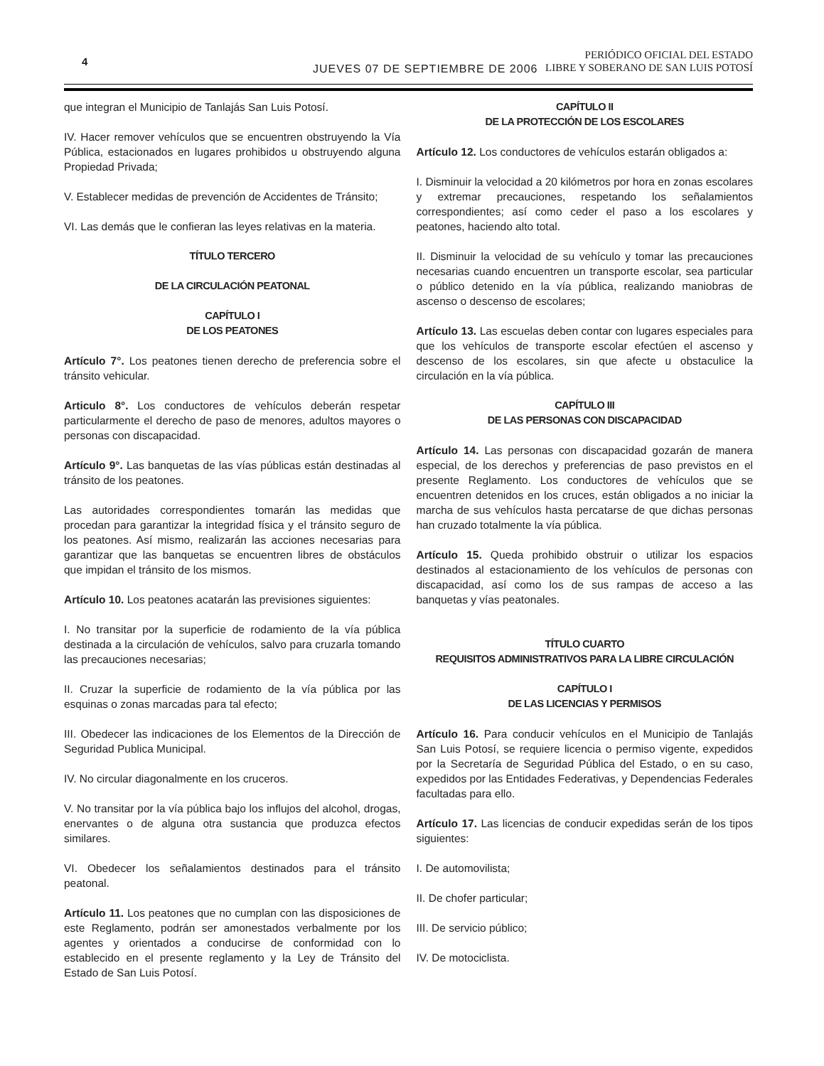4
JUEVES 07 DE SEPTIEMBRE DE 2006
PERIÓDICO OFICIAL DEL ESTADO
LIBRE Y SOBERANO DE SAN LUIS POTOSÍ
que integran el Municipio de Tanlajás San Luis Potosí.
IV. Hacer remover vehículos que se encuentren obstruyendo la Vía Pública, estacionados en lugares prohibidos u obstruyendo alguna Propiedad Privada;
V. Establecer medidas de prevención de Accidentes de Tránsito;
VI. Las demás que le confieran las leyes relativas en la materia.
TÍTULO TERCERO
DE LA CIRCULACIÓN PEATONAL
CAPÍTULO I
DE LOS PEATONES
Artículo 7°. Los peatones tienen derecho de preferencia sobre el tránsito vehicular.
Articulo 8°. Los conductores de vehículos deberán respetar particularmente el derecho de paso de menores, adultos mayores o personas con discapacidad.
Artículo 9°. Las banquetas de las vías públicas están destinadas al tránsito de los peatones.
Las autoridades correspondientes tomarán las medidas que procedan para garantizar la integridad física y el tránsito seguro de los peatones. Así mismo, realizarán las acciones necesarias para garantizar que las banquetas se encuentren libres de obstáculos que impidan el tránsito de los mismos.
Artículo 10. Los peatones acatarán las previsiones siguientes:
I. No transitar por la superficie de rodamiento de la vía pública destinada a la circulación de vehículos, salvo para cruzarla tomando las precauciones necesarias;
II. Cruzar la superficie de rodamiento de la vía pública por las esquinas o zonas marcadas para tal efecto;
III. Obedecer las indicaciones de los Elementos de la Dirección de Seguridad Publica Municipal.
IV. No circular diagonalmente en los cruceros.
V. No transitar por la vía pública bajo los influjos del alcohol, drogas, enervantes o de alguna otra sustancia que produzca efectos similares.
VI. Obedecer los señalamientos destinados para el tránsito peatonal.
Artículo 11. Los peatones que no cumplan con las disposiciones de este Reglamento, podrán ser amonestados verbalmente por los agentes y orientados a conducirse de conformidad con lo establecido en el presente reglamento y la Ley de Tránsito del Estado de San Luis Potosí.
CAPÍTULO II
DE LA PROTECCIÓN DE LOS ESCOLARES
Artículo 12. Los conductores de vehículos estarán obligados a:
I. Disminuir la velocidad a 20 kilómetros por hora en zonas escolares y extremar precauciones, respetando los señalamientos correspondientes; así como ceder el paso a los escolares y peatones, haciendo alto total.
II. Disminuir la velocidad de su vehículo y tomar las precauciones necesarias cuando encuentren un transporte escolar, sea particular o público detenido en la vía pública, realizando maniobras de ascenso o descenso de escolares;
Artículo 13. Las escuelas deben contar con lugares especiales para que los vehículos de transporte escolar efectúen el ascenso y descenso de los escolares, sin que afecte u obstaculice la circulación en la vía pública.
CAPÍTULO III
DE LAS PERSONAS CON DISCAPACIDAD
Artículo 14. Las personas con discapacidad gozarán de manera especial, de los derechos y preferencias de paso previstos en el presente Reglamento. Los conductores de vehículos que se encuentren detenidos en los cruces, están obligados a no iniciar la marcha de sus vehículos hasta percatarse de que dichas personas han cruzado totalmente la vía pública.
Artículo 15. Queda prohibido obstruir o utilizar los espacios destinados al estacionamiento de los vehículos de personas con discapacidad, así como los de sus rampas de acceso a las banquetas y vías peatonales.
TÍTULO CUARTO
REQUISITOS ADMINISTRATIVOS PARA LA LIBRE CIRCULACIÓN
CAPÍTULO I
DE LAS LICENCIAS Y PERMISOS
Artículo 16. Para conducir vehículos en el Municipio de Tanlajás San Luis Potosí, se requiere licencia o permiso vigente, expedidos por la Secretaría de Seguridad Pública del Estado, o en su caso, expedidos por las Entidades Federativas, y Dependencias Federales facultadas para ello.
Artículo 17. Las licencias de conducir expedidas serán de los tipos siguientes:
I. De automovilista;
II. De chofer particular;
III. De servicio público;
IV. De motociclista.